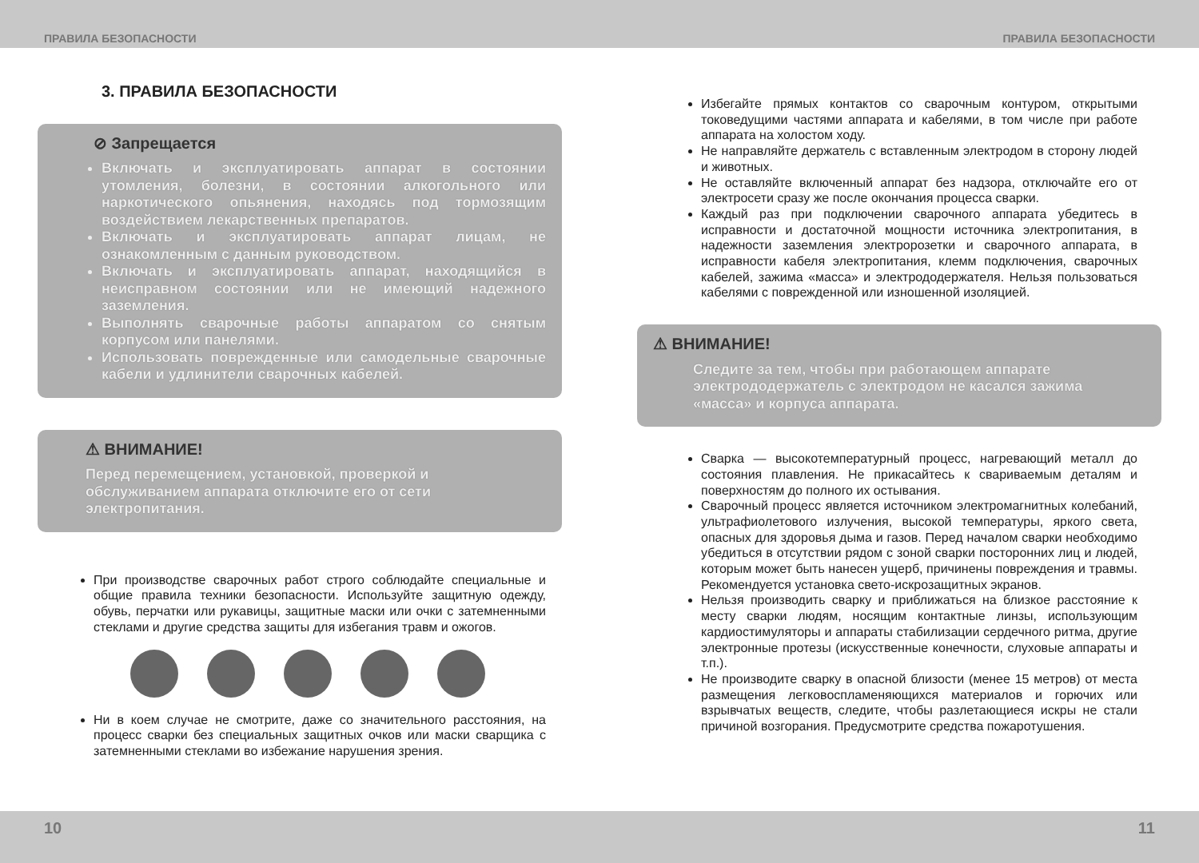ПРАВИЛА БЕЗОПАСНОСТИ ПРАВИЛА БЕЗОПАСНОСТИ
3. ПРАВИЛА БЕЗОПАСНОСТИ
⊘ Запрещается
Включать и эксплуатировать аппарат в состоянии утомления, болезни, в состоянии алкогольного или наркотического опьянения, находясь под тормозящим воздействием лекарственных препаратов.
Включать и эксплуатировать аппарат лицам, не ознакомленным с данным руководством.
Включать и эксплуатировать аппарат, находящийся в неисправном состоянии или не имеющий надежного заземления.
Выполнять сварочные работы аппаратом со снятым корпусом или панелями.
Использовать поврежденные или самодельные сварочные кабели и удлинители сварочных кабелей.
⚠ ВНИМАНИЕ!
Перед перемещением, установкой, проверкой и обслуживанием аппарата отключите его от сети электропитания.
При производстве сварочных работ строго соблюдайте специальные и общие правила техники безопасности. Используйте защитную одежду, обувь, перчатки или рукавицы, защитные маски или очки с затемненными стеклами и другие средства защиты для избегания травм и ожогов.
Ни в коем случае не смотрите, даже со значительного расстояния, на процесс сварки без специальных защитных очков или маски сварщика с затемненными стеклами во избежание нарушения зрения.
Избегайте прямых контактов со сварочным контуром, открытыми токоведущими частями аппарата и кабелями, в том числе при работе аппарата на холостом ходу.
Не направляйте держатель с вставленным электродом в сторону людей и животных.
Не оставляйте включенный аппарат без надзора, отключайте его от электросети сразу же после окончания процесса сварки.
Каждый раз при подключении сварочного аппарата убедитесь в исправности и достаточной мощности источника электропитания, в надежности заземления электророзетки и сварочного аппарата, в исправности кабеля электропитания, клемм подключения, сварочных кабелей, зажима «масса» и электрододержателя. Нельзя пользоваться кабелями с поврежденной или изношенной изоляцией.
⚠ ВНИМАНИЕ!
Следите за тем, чтобы при работающем аппарате электрододержатель с электродом не касался зажима «масса» и корпуса аппарата.
Сварка — высокотемпературный процесс, нагревающий металл до состояния плавления. Не прикасайтесь к свариваемым деталям и поверхностям до полного их остывания.
Сварочный процесс является источником электромагнитных колебаний, ультрафиолетового излучения, высокой температуры, яркого света, опасных для здоровья дыма и газов. Перед началом сварки необходимо убедиться в отсутствии рядом с зоной сварки посторонних лиц и людей, которым может быть нанесен ущерб, причинены повреждения и травмы. Рекомендуется установка свето-искрозащитных экранов.
Нельзя производить сварку и приближаться на близкое расстояние к месту сварки людям, носящим контактные линзы, использующим кардиостимуляторы и аппараты стабилизации сердечного ритма, другие электронные протезы (искусственные конечности, слуховые аппараты и т.п.).
Не производите сварку в опасной близости (менее 15 метров) от места размещения легковоспламеняющихся материалов и горючих или взрывчатых веществ, следите, чтобы разлетающиеся искры не стали причиной возгорания. Предусмотрите средства пожаротушения.
10 11